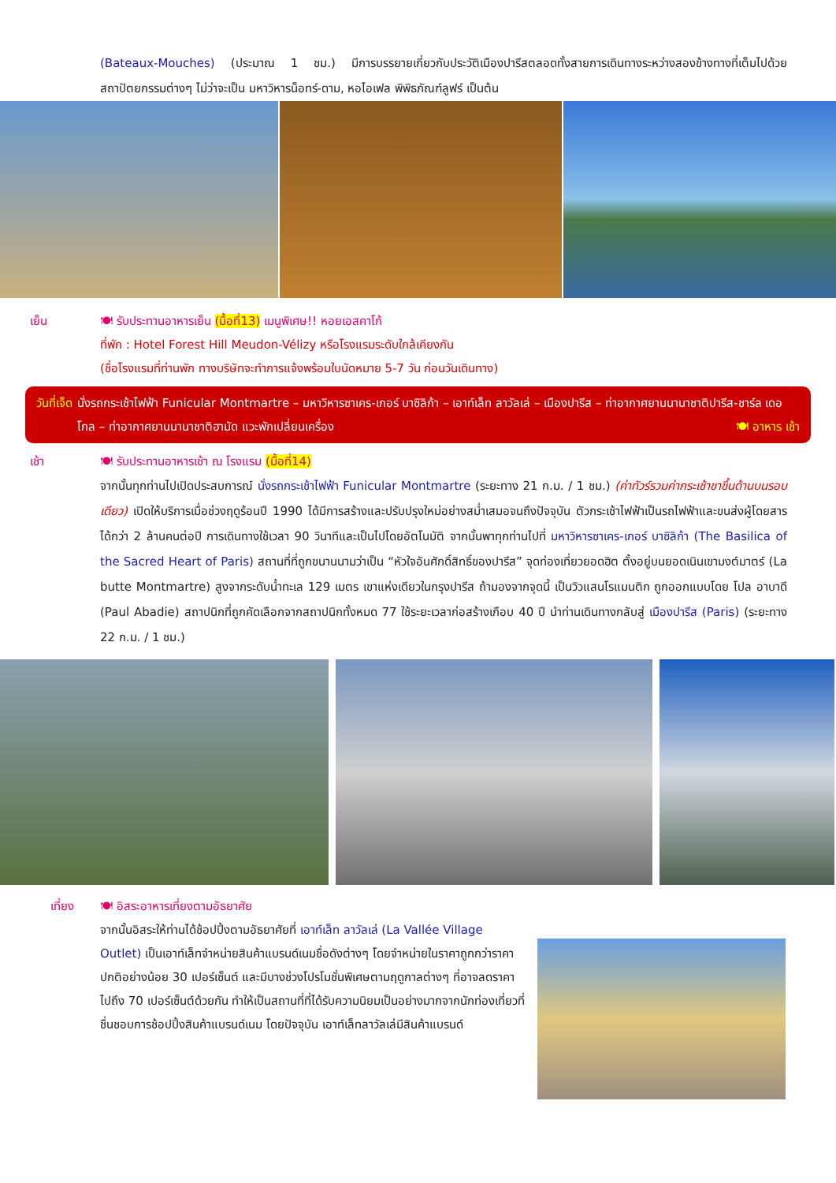(Bateaux-Mouches) (ประมาณ 1 ชม.) มีการบรรยายเกี่ยวกับประวัติเมืองปารีสตลอดทั้งสายการเดินทางระหว่างสองข้างทางที่เต็มไปด้วยสถาปัตยกรรมต่างๆ ไม่ว่าจะเป็น มหาวิหารน็อทร์-ดาม, หอไอเฟล พิพิธภัณฑ์ลูฟร์ เป็นต้น
เย็น 🍽 รับประทานอาหารเย็น (มื้อที่13) เมนูพิเศษ!! หอยเอสคาโก้
ที่พัก : Hotel Forest Hill Meudon-Vélizy หรือโรงแรมระดับใกล้เคียงกัน
(ชื่อโรงแรมที่ท่านพัก ทางบริษัทจะทำการแจ้งพร้อมใบนัดหมาย 5-7 วัน ก่อนวันเดินทาง)
วันที่เจ็ด
นั่งรถกระเช้าไฟฟ้า Funicular Montmartre – มหาวิหารซาเคร-เกอร์ บาซิลิก้า – เอาท์เล็ท ลาวัลเล่ – เมืองปารีส – ท่าอากาศยานนานาชาติปารีส-ชาร์ล เดอ โกล – ท่าอากาศยานนานาชาติฮามัด แวะพักเปลี่ยนเครื่อง 🍽 อาหาร เช้า
เช้า 🍽 รับประทานอาหารเช้า ณ โรงแรม (มื้อที่14)
จากนั้นทุกท่านไปเปิดประสบการณ์ นั่งรถกระเช้าไฟฟ้า Funicular Montmartre (ระยะทาง 21 ก.ม. / 1 ชม.) (ค่าทัวร์รวมค่ากระเช้าขาขึ้นด้านบนรอบเดียว) เปิดให้บริการเมื่อช่วงฤดูร้อนปี 1990 ได้มีการสร้างและปรับปรุงใหม่อย่างสม่ำเสมอจนถึงปัจจุบัน ตัวกระเช้าไฟฟ้าเป็นรถไฟฟ้าและขนส่งผู้โดยสารได้กว่า 2 ล้านคนต่อปี การเดินทางใช้เวลา 90 วินาทีและเป็นไปโดยอัตโนมัติ จากนั้นพาทุกท่านไปที่ มหาวิหารซาเคร-เกอร์ บาซิลิก้า (The Basilica of the Sacred Heart of Paris) สถานที่ที่ถูกขนานนามว่าเป็น “หัวใจอันศักดิ์สิทธิ์ของปารีส” จุดท่องเที่ยวยอดฮิต ตั้งอยู่บนยอดเนินเขามงต์มาตร์ (La butte Montmartre) สูงจากระดับน้ำทะเล 129 เมตร เขาแห่งเดียวในกรุงปารีส ถ้ามองจากจุดนี้ เป็นวิวแสนโรแมนติก ถูกออกแบบโดย โปล อาบาดี (Paul Abadie) สถาปนิกที่ถูกคัดเลือกจากสถาปนิกทั้งหมด 77 ใช้ระยะเวลาก่อสร้างเกือบ 40 ปี นำท่านเดินทางกลับสู่ เมืองปารีส (Paris) (ระยะทาง 22 ก.ม. / 1 ชม.)
เที่ยง 🍽 อิสระอาหารเที่ยงตามอัธยาศัย
จากนั้นอิสระให้ท่านได้ช้อปปิ้งตามอัธยาศัยที่ เอาท์เล็ท ลาวัลเล่ (La Vallée Village Outlet) เป็นเอาท์เล็ทจำหน่ายสินค้าแบรนด์เนมชื่อดังต่างๆ โดยจำหน่ายในราคาถูกกว่าราคาปกติอย่างน้อย 30 เปอร์เซ็นต์ และมีบางช่วงโปรโมชั่นพิเศษตามฤดูกาลต่างๆ ที่อาจลดราคาไปถึง 70 เปอร์เซ็นต์ด้วยกัน ทำให้เป็นสถานที่ที่ได้รับความนิยมเป็นอย่างมากจากนักท่องเที่ยวที่ชื่นชอบการช้อปปิ้งสินค้าแบรนด์เนม โดยปัจจุบัน เอาท์เล็ทลาวัลเล่มีสินค้าแบรนด์